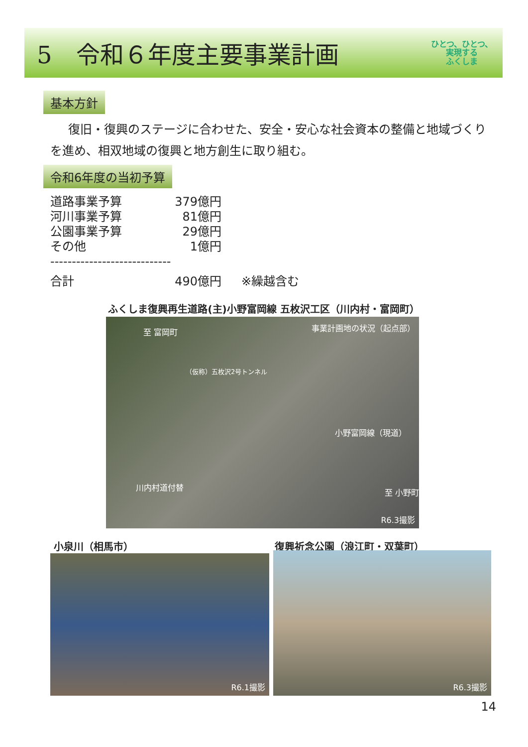5　令和６年度主要事業計画
ひとつ、ひとつ、
実現する
ふくしま
基本方針
復旧・復興のステージに合わせた、安全・安心な社会資本の整備と地域づくりを進め、相双地域の復興と地方創生に取り組む。
令和6年度の当初予算
| 道路事業予算 | 379億円 | |
| 河川事業予算 | 81億円 | |
| 公園事業予算 | 29億円 | |
| その他 | 1億円 | |
| ---------------------------- | | |
| 合計 | 490億円 | ※繰越含む |
ふくしま復興再生道路(主)小野富岡線 五枚沢工区（川内村・富岡町）
至 富岡町 事業計画地の状況（起点部）
（仮称）五枚沢2号トンネル
小野富岡線（現道）
川内村道付替
至 小野町
R6.3撮影
小泉川（相馬市） 復興祈念公園（浪江町・双葉町）
R6.1撮影 R6.3撮影
14